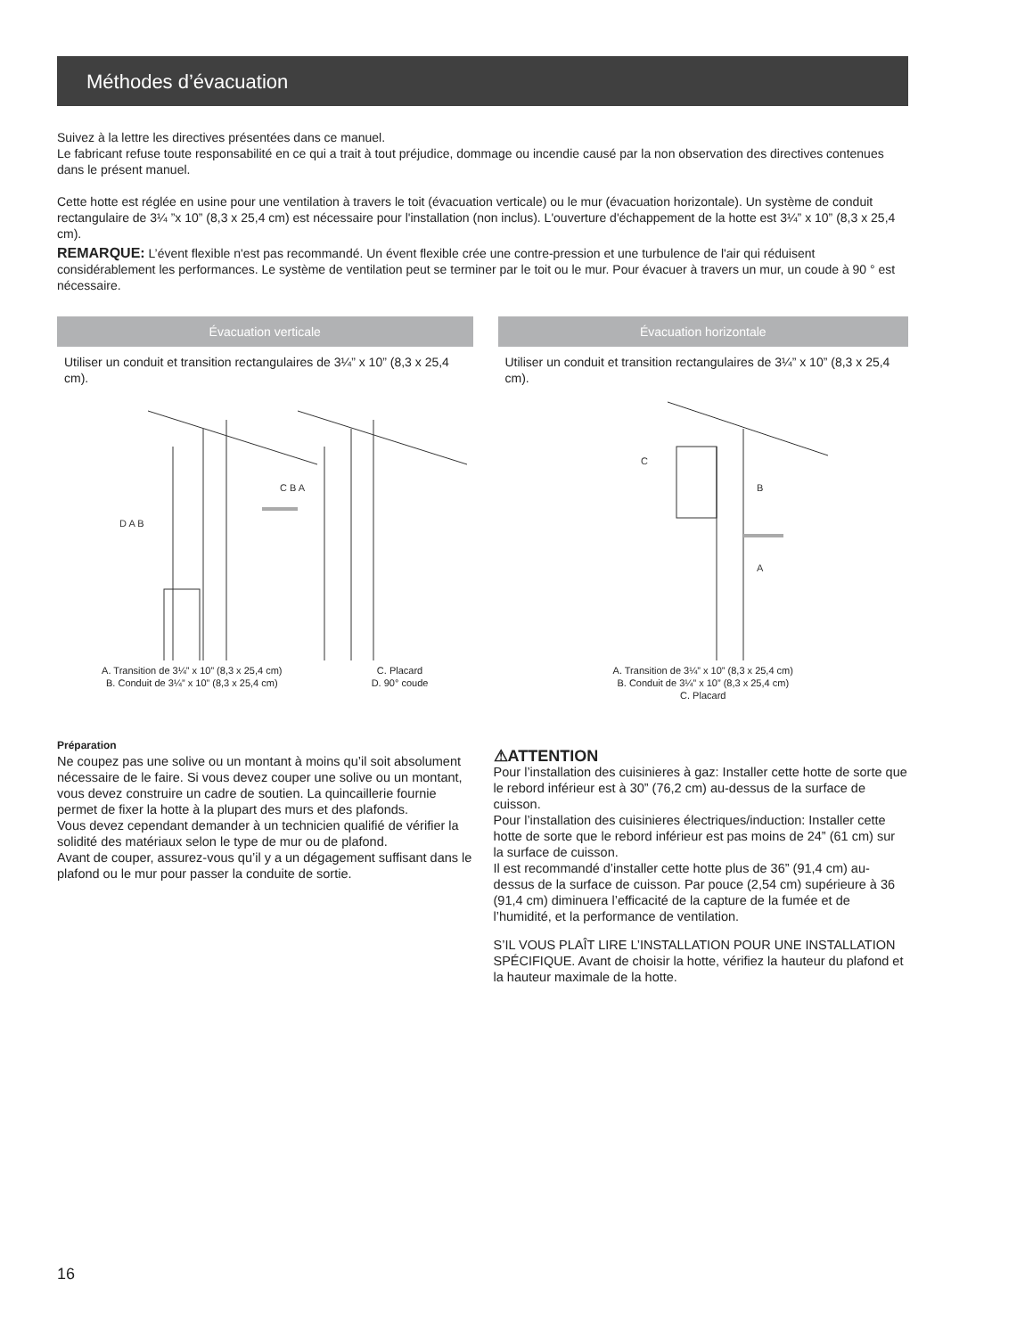Méthodes d’évacuation
Suivez à la lettre les directives présentées dans ce manuel.
Le fabricant refuse toute responsabilité en ce qui a trait à tout préjudice, dommage ou incendie causé par la non observation des directives contenues dans le présent manuel.
Cette hotte est réglée en usine pour une ventilation à travers le toit (évacuation verticale) ou le mur (évacuation horizontale). Un système de conduit rectangulaire de 3¼ ”x 10” (8,3 x 25,4 cm) est nécessaire pour l'installation (non inclus). L'ouverture d'échappement de la hotte est 3¼” x 10” (8,3 x 25,4 cm).
REMARQUE: L’évent flexible n'est pas recommandé. Un évent flexible crée une contre-pression et une turbulence de l'air qui réduisent considérablement les performances. Le système de ventilation peut se terminer par le toit ou le mur. Pour évacuer à travers un mur, un coude à 90 ° est nécessaire.
Évacuation verticale
Utiliser un conduit et transition rectangulaires de 3¼” x 10” (8,3 x 25,4 cm).
D A B
C B A
A. Transition de 3¼” x 10” (8,3 x 25,4 cm)
B. Conduit de 3¼” x 10” (8,3 x 25,4 cm)
C. Placard
D. 90° coude
Évacuation horizontale
Utiliser un conduit et transition rectangulaires de 3¼” x 10” (8,3 x 25,4 cm).
C
B
A
A. Transition de 3¼” x 10” (8,3 x 25,4 cm)
B. Conduit de 3¼” x 10” (8,3 x 25,4 cm)
C. Placard
Préparation
Ne coupez pas une solive ou un montant à moins qu’il soit absolument nécessaire de le faire. Si vous devez couper une solive ou un montant, vous devez construire un cadre de soutien. La quincaillerie fournie permet de fixer la hotte à la plupart des murs et des plafonds.
Vous devez cependant demander à un technicien qualifié de vérifier la solidité des matériaux selon le type de mur ou de plafond.
Avant de couper, assurez-vous qu’il y a un dégagement suffisant dans le plafond ou le mur pour passer la conduite de sortie.
⚠ATTENTION
Pour l’installation des cuisinieres à gaz: Installer cette hotte de sorte que le rebord inférieur est à 30” (76,2 cm) au-dessus de la surface de cuisson.
Pour l’installation des cuisinieres électriques/induction: Installer cette hotte de sorte que le rebord inférieur est pas moins de 24” (61 cm) sur la surface de cuisson.
Il est recommandé d’installer cette hotte plus de 36” (91,4 cm) au-dessus de la surface de cuisson. Par pouce (2,54 cm) supérieure à 36 (91,4 cm) diminuera l’efficacité de la capture de la fumée et de l’humidité, et la performance de ventilation.
S’IL VOUS PLAÎT LIRE L’INSTALLATION POUR UNE INSTALLATION SPÉCIFIQUE. Avant de choisir la hotte, vérifiez la hauteur du plafond et la hauteur maximale de la hotte.
16